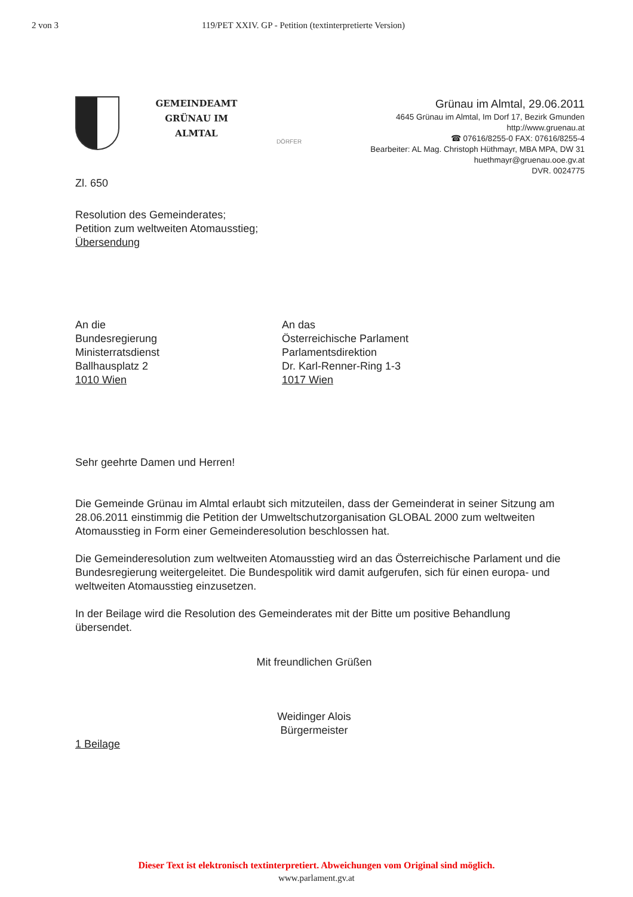2 von 3 119/PET XXIV. GP - Petition (textinterpretierte Version)
GEMEINDEAMT
GRÜNAU IM
ALMTAL
DÖRFER
Grünau im Almtal, 29.06.2011
4645 Grünau im Almtal, Im Dorf 17, Bezirk Gmunden
http://www.gruenau.at
☎ 07616/8255-0 FAX: 07616/8255-4
Bearbeiter: AL Mag. Christoph Hüthmayr, MBA MPA, DW 31
huethmayr@gruenau.ooe.gv.at
DVR. 0024775
Zl. 650
Resolution des Gemeinderates;
Petition zum weltweiten Atomausstieg;
Übersendung
An die
Bundesregierung
Ministerratsdienst
Ballhausplatz 2
1010 Wien
An das
Österreichische Parlament
Parlamentsdirektion
Dr. Karl-Renner-Ring 1-3
1017 Wien
Sehr geehrte Damen und Herren!
Die Gemeinde Grünau im Almtal erlaubt sich mitzuteilen, dass der Gemeinderat in seiner Sitzung am 28.06.2011 einstimmig die Petition der Umweltschutzorganisation GLOBAL 2000 zum weltweiten Atomausstieg in Form einer Gemeinderesolution beschlossen hat.
Die Gemeinderesolution zum weltweiten Atomausstieg wird an das Österreichische Parlament und die Bundesregierung weitergeleitet. Die Bundespolitik wird damit aufgerufen, sich für einen europa- und weltweiten Atomausstieg einzusetzen.
In der Beilage wird die Resolution des Gemeinderates mit der Bitte um positive Behandlung übersendet.
Mit freundlichen Grüßen
Weidinger Alois
Bürgermeister
1 Beilage
Dieser Text ist elektronisch textinterpretiert. Abweichungen vom Original sind möglich.
www.parlament.gv.at